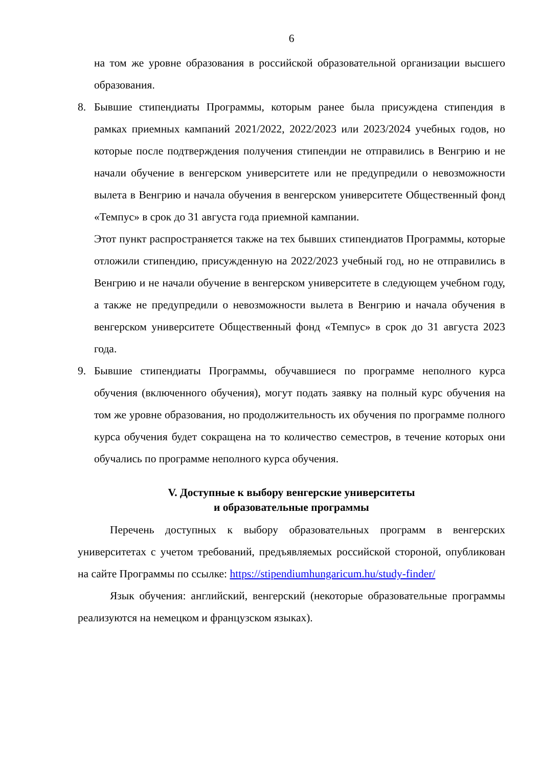6
на том же уровне образования в российской образовательной организации высшего образования.
8. Бывшие стипендиаты Программы, которым ранее была присуждена стипендия в рамках приемных кампаний 2021/2022, 2022/2023 или 2023/2024 учебных годов, но которые после подтверждения получения стипендии не отправились в Венгрию и не начали обучение в венгерском университете или не предупредили о невозможности вылета в Венгрию и начала обучения в венгерском университете Общественный фонд «Темпус» в срок до 31 августа года приемной кампании.
Этот пункт распространяется также на тех бывших стипендиатов Программы, которые отложили стипендию, присужденную на 2022/2023 учебный год, но не отправились в Венгрию и не начали обучение в венгерском университете в следующем учебном году, а также не предупредили о невозможности вылета в Венгрию и начала обучения в венгерском университете Общественный фонд «Темпус» в срок до 31 августа 2023 года.
9. Бывшие стипендиаты Программы, обучавшиеся по программе неполного курса обучения (включенного обучения), могут подать заявку на полный курс обучения на том же уровне образования, но продолжительность их обучения по программе полного курса обучения будет сокращена на то количество семестров, в течение которых они обучались по программе неполного курса обучения.
V. Доступные к выбору венгерские университеты
и образовательные программы
Перечень доступных к выбору образовательных программ в венгерских университетах с учетом требований, предъявляемых российской стороной, опубликован на сайте Программы по ссылке: https://stipendiumhungaricum.hu/study-finder/
Язык обучения: английский, венгерский (некоторые образовательные программы реализуются на немецком и французском языках).